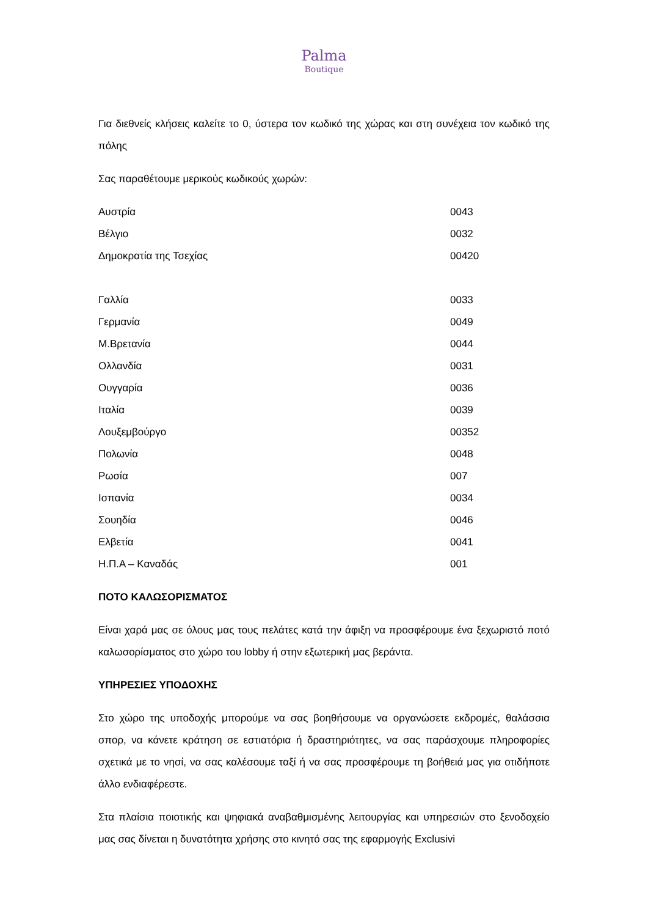Palma
Boutique
Για διεθνείς κλήσεις καλείτε το 0, ύστερα τον κωδικό της χώρας και στη συνέχεια τον κωδικό της πόλης
Σας παραθέτουμε μερικούς κωδικούς χωρών:
| Αυστρία | 0043 |
| Βέλγιο | 0032 |
| Δημοκρατία της Τσεχίας | 00420 |
| Γαλλία | 0033 |
| Γερμανία | 0049 |
| Μ.Βρετανία | 0044 |
| Ολλανδία | 0031 |
| Ουγγαρία | 0036 |
| Ιταλία | 0039 |
| Λουξεμβούργο | 00352 |
| Πολωνία | 0048 |
| Ρωσία | 007 |
| Ισπανία | 0034 |
| Σουηδία | 0046 |
| Ελβετία | 0041 |
| Η.Π.Α – Καναδάς | 001 |
ΠΟΤΟ ΚΑΛΩΣΟΡΙΣΜΑΤΟΣ
Είναι χαρά μας σε όλους μας τους πελάτες κατά την άφιξη να προσφέρουμε ένα ξεχωριστό ποτό καλωσορίσματος στο χώρο του lobby ή στην εξωτερική μας βεράντα.
ΥΠΗΡΕΣΙΕΣ ΥΠΟΔΟΧΗΣ
Στο χώρο της υποδοχής μπορούμε να σας βοηθήσουμε να οργανώσετε εκδρομές, θαλάσσια σπορ, να κάνετε κράτηση σε εστιατόρια ή δραστηριότητες, να σας παράσχουμε πληροφορίες σχετικά με το νησί, να σας καλέσουμε ταξί ή να σας προσφέρουμε τη βοήθειά μας για οτιδήποτε άλλο ενδιαφέρεστε.
Στα πλαίσια ποιοτικής και ψηφιακά αναβαθμισμένης λειτουργίας και υπηρεσιών στο ξενοδοχείο μας σας δίνεται η δυνατότητα χρήσης στο κινητό σας της εφαρμογής Exclusivi